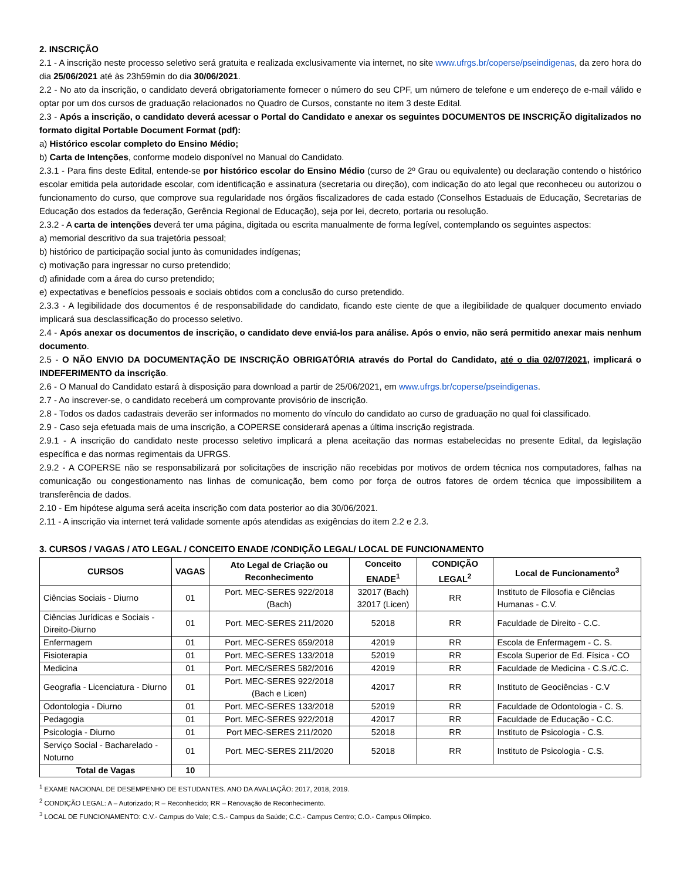2. INSCRIÇÃO
2.1 - A inscrição neste processo seletivo será gratuita e realizada exclusivamente via internet, no site www.ufrgs.br/coperse/pseindigenas, da zero hora do dia 25/06/2021 até às 23h59min do dia 30/06/2021.
2.2 - No ato da inscrição, o candidato deverá obrigatoriamente fornecer o número do seu CPF, um número de telefone e um endereço de e-mail válido e optar por um dos cursos de graduação relacionados no Quadro de Cursos, constante no item 3 deste Edital.
2.3 - Após a inscrição, o candidato deverá acessar o Portal do Candidato e anexar os seguintes DOCUMENTOS DE INSCRIÇÃO digitalizados no formato digital Portable Document Format (pdf):
a) Histórico escolar completo do Ensino Médio;
b) Carta de Intenções, conforme modelo disponível no Manual do Candidato.
2.3.1 - Para fins deste Edital, entende-se por histórico escolar do Ensino Médio (curso de 2º Grau ou equivalente) ou declaração contendo o histórico escolar emitida pela autoridade escolar, com identificação e assinatura (secretaria ou direção), com indicação do ato legal que reconheceu ou autorizou o funcionamento do curso, que comprove sua regularidade nos órgãos fiscalizadores de cada estado (Conselhos Estaduais de Educação, Secretarias de Educação dos estados da federação, Gerência Regional de Educação), seja por lei, decreto, portaria ou resolução.
2.3.2 - A carta de intenções deverá ter uma página, digitada ou escrita manualmente de forma legível, contemplando os seguintes aspectos:
a) memorial descritivo da sua trajetória pessoal;
b) histórico de participação social junto às comunidades indígenas;
c) motivação para ingressar no curso pretendido;
d) afinidade com a área do curso pretendido;
e) expectativas e benefícios pessoais e sociais obtidos com a conclusão do curso pretendido.
2.3.3 - A legibilidade dos documentos é de responsabilidade do candidato, ficando este ciente de que a ilegibilidade de qualquer documento enviado implicará sua desclassificação do processo seletivo.
2.4 - Após anexar os documentos de inscrição, o candidato deve enviá-los para análise. Após o envio, não será permitido anexar mais nenhum documento.
2.5 - O NÃO ENVIO DA DOCUMENTAÇÃO DE INSCRIÇÃO OBRIGATÓRIA através do Portal do Candidato, até o dia 02/07/2021, implicará o INDEFERIMENTO da inscrição.
2.6 - O Manual do Candidato estará à disposição para download a partir de 25/06/2021, em www.ufrgs.br/coperse/pseindigenas.
2.7 - Ao inscrever-se, o candidato receberá um comprovante provisório de inscrição.
2.8 - Todos os dados cadastrais deverão ser informados no momento do vínculo do candidato ao curso de graduação no qual foi classificado.
2.9 - Caso seja efetuada mais de uma inscrição, a COPERSE considerará apenas a última inscrição registrada.
2.9.1 - A inscrição do candidato neste processo seletivo implicará a plena aceitação das normas estabelecidas no presente Edital, da legislação específica e das normas regimentais da UFRGS.
2.9.2 - A COPERSE não se responsabilizará por solicitações de inscrição não recebidas por motivos de ordem técnica nos computadores, falhas na comunicação ou congestionamento nas linhas de comunicação, bem como por força de outros fatores de ordem técnica que impossibilitem a transferência de dados.
2.10 - Em hipótese alguma será aceita inscrição com data posterior ao dia 30/06/2021.
2.11 - A inscrição via internet terá validade somente após atendidas as exigências do item 2.2 e 2.3.
3. CURSOS / VAGAS / ATO LEGAL / CONCEITO ENADE /CONDIÇÃO LEGAL/ LOCAL DE FUNCIONAMENTO
| CURSOS | VAGAS | Ato Legal de Criação ou Reconhecimento | Conceito ENADE<sup>1</sup> | CONDIÇÃO LEGAL<sup>2</sup> | Local de Funcionamento<sup>3</sup> |
| --- | --- | --- | --- | --- | --- |
| Ciências Sociais - Diurno | 01 | Port. MEC-SERES 922/2018 (Bach) | 32017 (Bach) 32017 (Licen) | RR | Instituto de Filosofia e Ciências Humanas - C.V. |
| Ciências Jurídicas e Sociais - Direito-Diurno | 01 | Port. MEC-SERES 211/2020 | 52018 | RR | Faculdade de Direito - C.C. |
| Enfermagem | 01 | Port. MEC-SERES 659/2018 | 42019 | RR | Escola de Enfermagem - C. S. |
| Fisioterapia | 01 | Port. MEC-SERES 133/2018 | 52019 | RR | Escola Superior de Ed. Física - CO |
| Medicina | 01 | Port. MEC/SERES 582/2016 | 42019 | RR | Faculdade de Medicina - C.S./C.C. |
| Geografia - Licenciatura - Diurno | 01 | Port. MEC-SERES 922/2018 (Bach e Licen) | 42017 | RR | Instituto de Geociências - C.V |
| Odontologia - Diurno | 01 | Port. MEC-SERES 133/2018 | 52019 | RR | Faculdade de Odontologia - C. S. |
| Pedagogia | 01 | Port. MEC-SERES 922/2018 | 42017 | RR | Faculdade de Educação - C.C. |
| Psicologia - Diurno | 01 | Port MEC-SERES 211/2020 | 52018 | RR | Instituto de Psicologia - C.S. |
| Serviço Social - Bacharelado - Noturno | 01 | Port. MEC-SERES 211/2020 | 52018 | RR | Instituto de Psicologia - C.S. |
| Total de Vagas | 10 | | | | |
<sup>1</sup> EXAME NACIONAL DE DESEMPENHO DE ESTUDANTES. ANO DA AVALIAÇÃO: 2017, 2018, 2019.
<sup>2</sup> CONDIÇÃO LEGAL: A – Autorizado; R – Reconhecido; RR – Renovação de Reconhecimento.
<sup>3</sup> LOCAL DE FUNCIONAMENTO: C.V.- Campus do Vale; C.S.- Campus da Saúde; C.C.- Campus Centro; C.O.- Campus Olímpico.